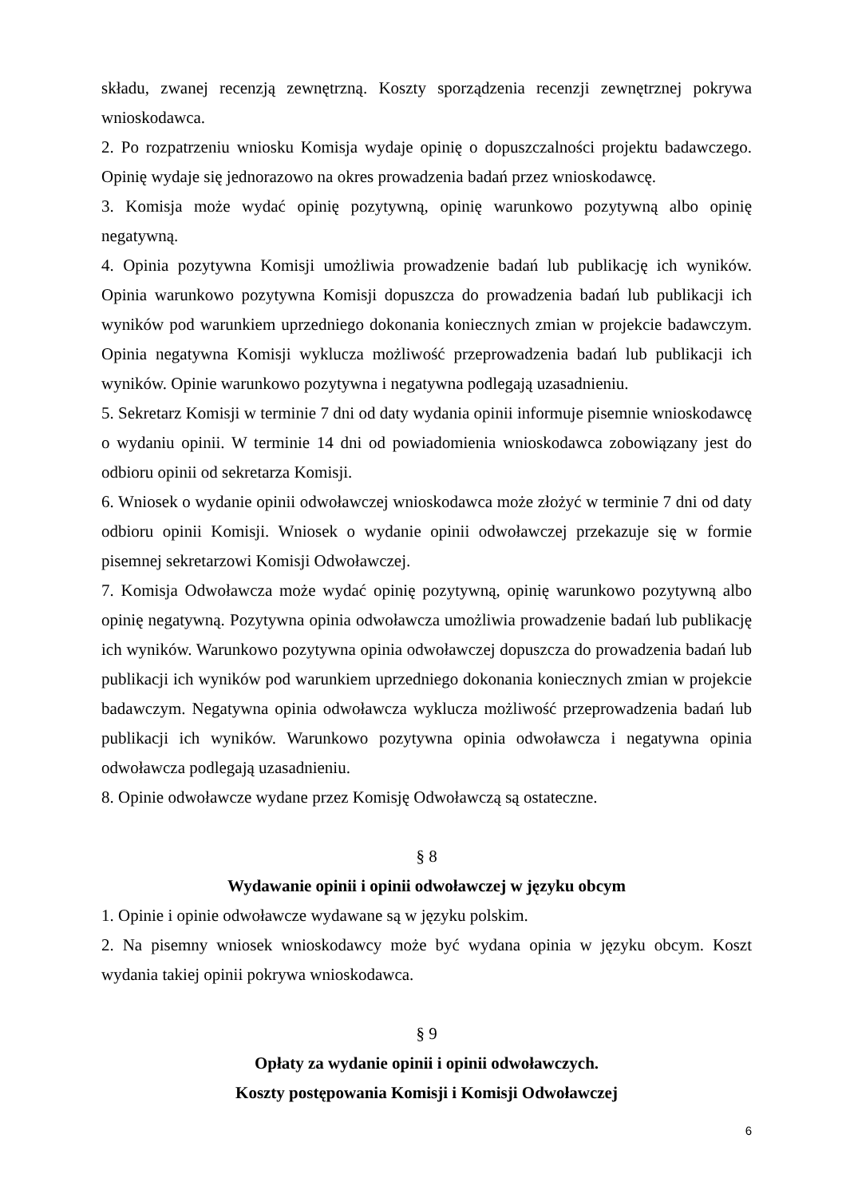składu, zwanej recenzją zewnętrzną. Koszty sporządzenia recenzji zewnętrznej pokrywa wnioskodawca.
2. Po rozpatrzeniu wniosku Komisja wydaje opinię o dopuszczalności projektu badawczego. Opinię wydaje się jednorazowo na okres prowadzenia badań przez wnioskodawcę.
3. Komisja może wydać opinię pozytywną, opinię warunkowo pozytywną albo opinię negatywną.
4. Opinia pozytywna Komisji umożliwia prowadzenie badań lub publikację ich wyników. Opinia warunkowo pozytywna Komisji dopuszcza do prowadzenia badań lub publikacji ich wyników pod warunkiem uprzedniego dokonania koniecznych zmian w projekcie badawczym. Opinia negatywna Komisji wyklucza możliwość przeprowadzenia badań lub publikacji ich wyników. Opinie warunkowo pozytywna i negatywna podlegają uzasadnieniu.
5. Sekretarz Komisji w terminie 7 dni od daty wydania opinii informuje pisemnie wnioskodawcę o wydaniu opinii. W terminie 14 dni od powiadomienia wnioskodawca zobowiązany jest do odbioru opinii od sekretarza Komisji.
6. Wniosek o wydanie opinii odwoławczej wnioskodawca może złożyć w terminie 7 dni od daty odbioru opinii Komisji. Wniosek o wydanie opinii odwoławczej przekazuje się w formie pisemnej sekretarzowi Komisji Odwoławczej.
7. Komisja Odwoławcza może wydać opinię pozytywną, opinię warunkowo pozytywną albo opinię negatywną. Pozytywna opinia odwoławcza umożliwia prowadzenie badań lub publikację ich wyników. Warunkowo pozytywna opinia odwoławczej dopuszcza do prowadzenia badań lub publikacji ich wyników pod warunkiem uprzedniego dokonania koniecznych zmian w projekcie badawczym. Negatywna opinia odwoławcza wyklucza możliwość przeprowadzenia badań lub publikacji ich wyników. Warunkowo pozytywna opinia odwoławcza i negatywna opinia odwoławcza podlegają uzasadnieniu.
8. Opinie odwoławcze wydane przez Komisję Odwoławczą są ostateczne.
§ 8
Wydawanie opinii i opinii odwoławczej w języku obcym
1. Opinie i opinie odwoławcze wydawane są w języku polskim.
2. Na pisemny wniosek wnioskodawcy może być wydana opinia w języku obcym. Koszt wydania takiej opinii pokrywa wnioskodawca.
§ 9
Opłaty za wydanie opinii i opinii odwoławczych.
Koszty postępowania Komisji i Komisji Odwoławczej
6